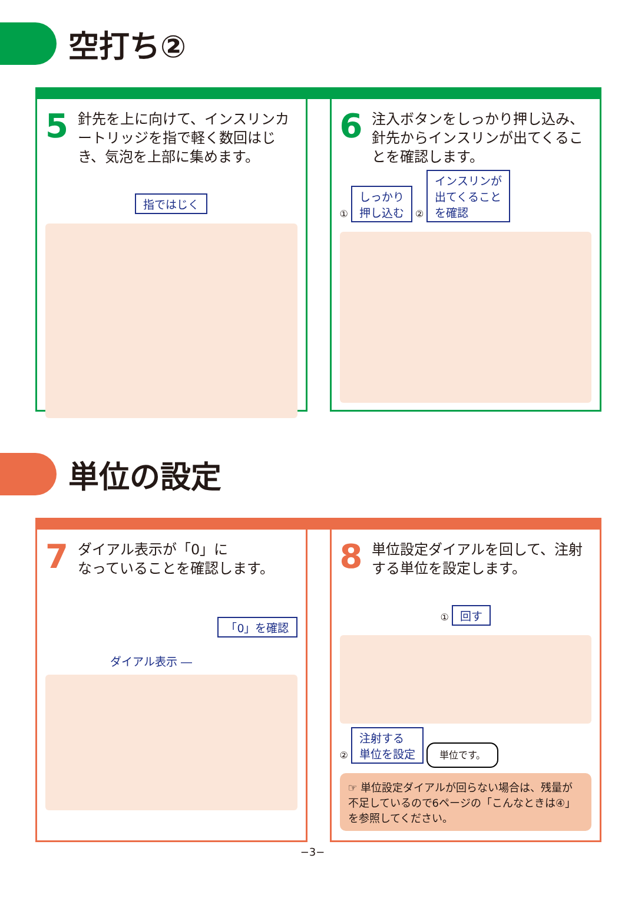空打ち②
5
針先を上に向けて、インスリンカートリッジを指で軽く数回はじき、気泡を上部に集めます。
指ではじく
6
注入ボタンをしっかり押し込み、針先からインスリンが出てくることを確認します。
① しっかり
押し込む ② インスリンが
出てくること
を確認
単位の設定
7
ダイアル表示が「0」に
なっていることを確認します。
「0」を確認
ダイアル表示 ―
8
単位設定ダイアルを回して、注射する単位を設定します。
① 回す
② 注射する
単位を設定 単位です。
☞ 単位設定ダイアルが回らない場合は、残量が不足しているので6ページの「こんなときは④」を参照してください。
−3−